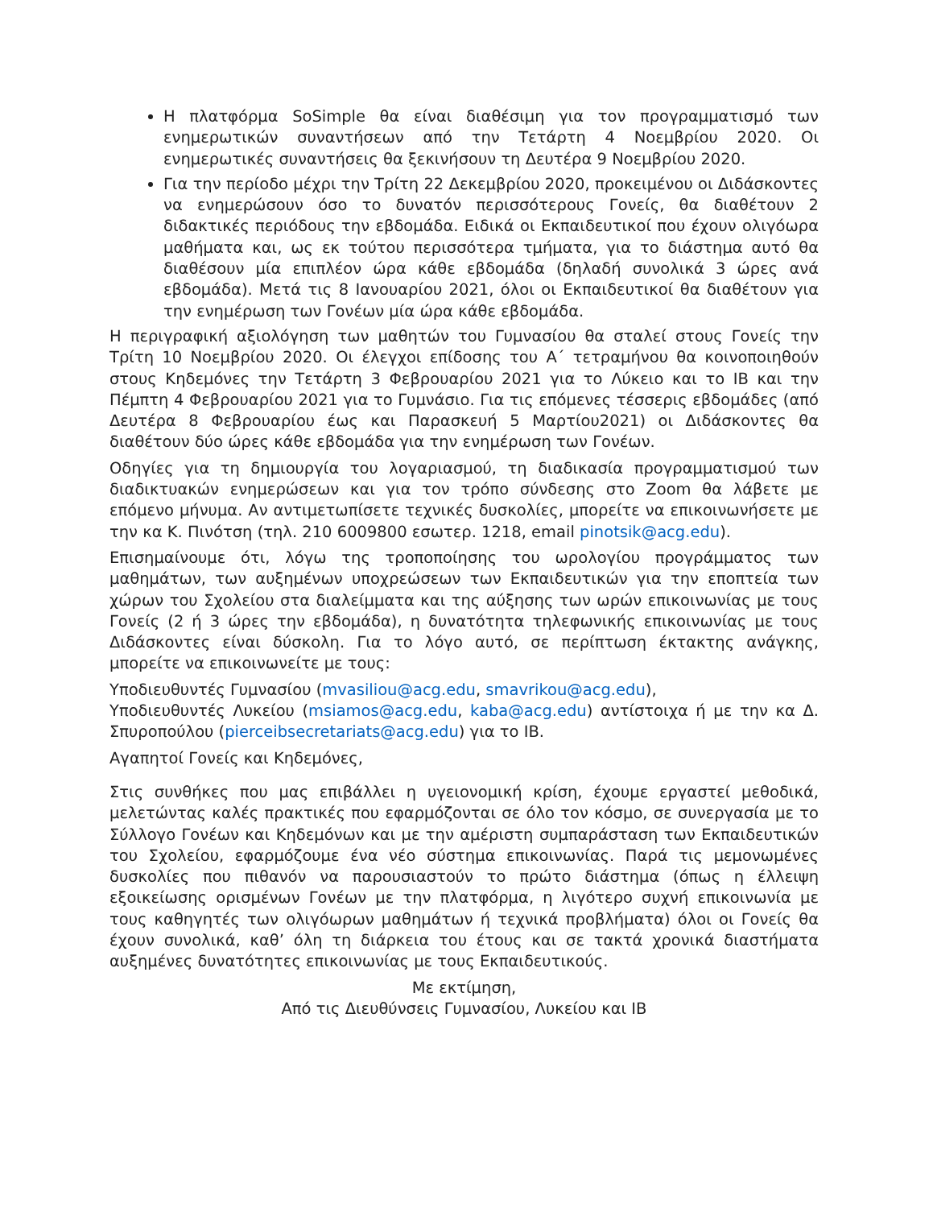Η πλατφόρμα SoSimple θα είναι διαθέσιμη για τον προγραμματισμό των ενημερωτικών συναντήσεων από την Τετάρτη 4 Νοεμβρίου 2020. Οι ενημερωτικές συναντήσεις θα ξεκινήσουν τη Δευτέρα 9 Νοεμβρίου 2020.
Για την περίοδο μέχρι την Τρίτη 22 Δεκεμβρίου 2020, προκειμένου οι Διδάσκοντες να ενημερώσουν όσο το δυνατόν περισσότερους Γονείς, θα διαθέτουν 2 διδακτικές περιόδους την εβδομάδα. Ειδικά οι Εκπαιδευτικοί που έχουν ολιγόωρα μαθήματα και, ως εκ τούτου περισσότερα τμήματα, για το διάστημα αυτό θα διαθέσουν μία επιπλέον ώρα κάθε εβδομάδα (δηλαδή συνολικά 3 ώρες ανά εβδομάδα). Μετά τις 8 Ιανουαρίου 2021, όλοι οι Εκπαιδευτικοί θα διαθέτουν για την ενημέρωση των Γονέων μία ώρα κάθε εβδομάδα.
Η περιγραφική αξιολόγηση των μαθητών του Γυμνασίου θα σταλεί στους Γονείς την Τρίτη 10 Νοεμβρίου 2020. Οι έλεγχοι επίδοσης του Α΄ τετραμήνου θα κοινοποιηθούν στους Κηδεμόνες την Τετάρτη 3 Φεβρουαρίου 2021 για το Λύκειο και το IB και την Πέμπτη 4 Φεβρουαρίου 2021 για το Γυμνάσιο. Για τις επόμενες τέσσερις εβδομάδες (από Δευτέρα 8 Φεβρουαρίου έως και Παρασκευή 5 Μαρτίου2021) οι Διδάσκοντες θα διαθέτουν δύο ώρες κάθε εβδομάδα για την ενημέρωση των Γονέων.
Οδηγίες για τη δημιουργία του λογαριασμού, τη διαδικασία προγραμματισμού των διαδικτυακών ενημερώσεων και για τον τρόπο σύνδεσης στο Zoom θα λάβετε με επόμενο μήνυμα. Αν αντιμετωπίσετε τεχνικές δυσκολίες, μπορείτε να επικοινωνήσετε με την κα Κ. Πινότση (τηλ. 210 6009800 εσωτερ. 1218, email pinotsik@acg.edu).
Επισημαίνουμε ότι, λόγω της τροποποίησης του ωρολογίου προγράμματος των μαθημάτων, των αυξημένων υποχρεώσεων των Εκπαιδευτικών για την εποπτεία των χώρων του Σχολείου στα διαλείμματα και της αύξησης των ωρών επικοινωνίας με τους Γονείς (2 ή 3 ώρες την εβδομάδα), η δυνατότητα τηλεφωνικής επικοινωνίας με τους Διδάσκοντες είναι δύσκολη. Για το λόγο αυτό, σε περίπτωση έκτακτης ανάγκης, μπορείτε να επικοινωνείτε με τους:
Υποδιευθυντές Γυμνασίου (mvasiliou@acg.edu, smavrikou@acg.edu),
Υποδιευθυντές Λυκείου (msiamos@acg.edu, kaba@acg.edu) αντίστοιχα ή με την κα Δ. Σπυροπούλου (pierceibsecretariats@acg.edu) για το IB.
Αγαπητοί Γονείς και Κηδεμόνες,
Στις συνθήκες που μας επιβάλλει η υγειονομική κρίση, έχουμε εργαστεί μεθοδικά, μελετώντας καλές πρακτικές που εφαρμόζονται σε όλο τον κόσμο, σε συνεργασία με το Σύλλογο Γονέων και Κηδεμόνων και με την αμέριστη συμπαράσταση των Εκπαιδευτικών του Σχολείου, εφαρμόζουμε ένα νέο σύστημα επικοινωνίας. Παρά τις μεμονωμένες δυσκολίες που πιθανόν να παρουσιαστούν το πρώτο διάστημα (όπως η έλλειψη εξοικείωσης ορισμένων Γονέων με την πλατφόρμα, η λιγότερο συχνή επικοινωνία με τους καθηγητές των ολιγόωρων μαθημάτων ή τεχνικά προβλήματα) όλοι οι Γονείς θα έχουν συνολικά, καθ’ όλη τη διάρκεια του έτους και σε τακτά χρονικά διαστήματα αυξημένες δυνατότητες επικοινωνίας με τους Εκπαιδευτικούς.
Με εκτίμηση,
Από τις Διευθύνσεις Γυμνασίου, Λυκείου και IB